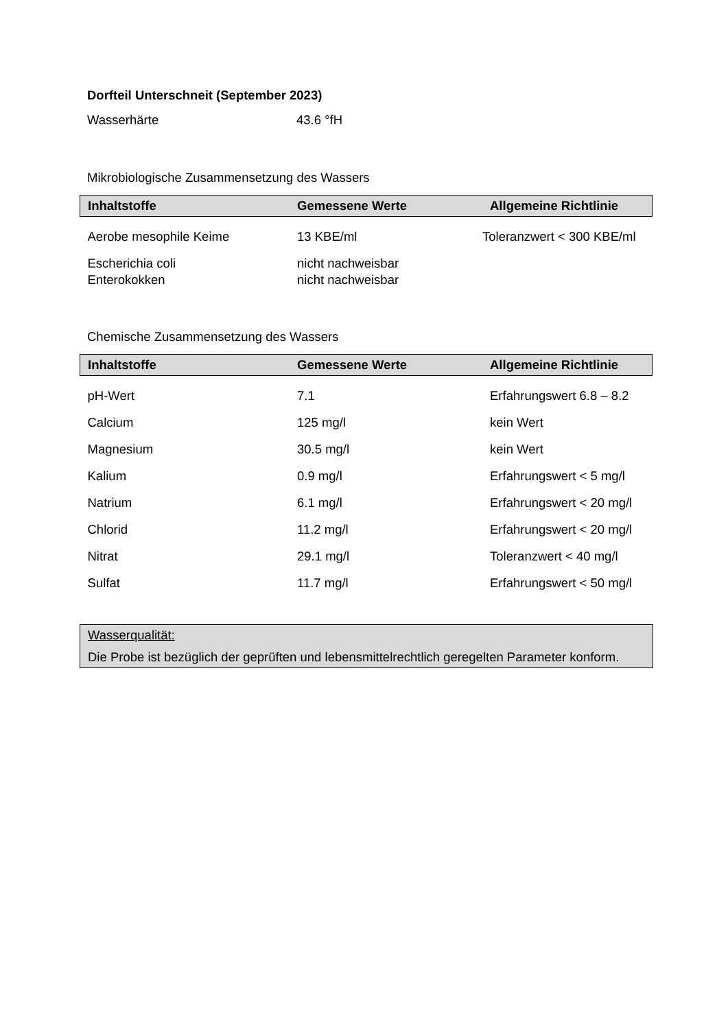Dorfteil Unterschneit (September 2023)
Wasserhärte 43.6 °fH
Mikrobiologische Zusammensetzung des Wassers
| Inhaltstoffe | Gemessene Werte | Allgemeine Richtlinie |
| --- | --- | --- |
| Aerobe mesophile Keime | 13 KBE/ml | Toleranzwert < 300 KBE/ml |
| Escherichia coli | nicht nachweisbar | |
| Enterokokken | nicht nachweisbar | |
Chemische Zusammensetzung des Wassers
| Inhaltstoffe | Gemessene Werte | Allgemeine Richtlinie |
| --- | --- | --- |
| pH-Wert | 7.1 | Erfahrungswert 6.8 – 8.2 |
| Calcium | 125 mg/l | kein Wert |
| Magnesium | 30.5 mg/l | kein Wert |
| Kalium | 0.9 mg/l | Erfahrungswert < 5 mg/l |
| Natrium | 6.1 mg/l | Erfahrungswert < 20 mg/l |
| Chlorid | 11.2 mg/l | Erfahrungswert < 20 mg/l |
| Nitrat | 29.1 mg/l | Toleranzwert < 40 mg/l |
| Sulfat | 11.7 mg/l | Erfahrungswert < 50 mg/l |
Wasserqualität:
Die Probe ist bezüglich der geprüften und lebensmittelrechtlich geregelten Parameter konform.